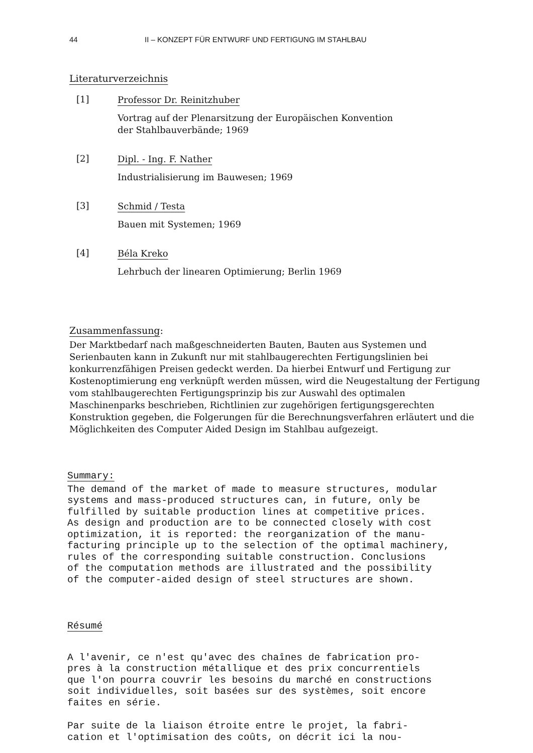44 II – KONZEPT FÜR ENTWURF UND FERTIGUNG IM STAHLBAU
Literaturverzeichnis
[1]
Professor Dr. Reinitzhuber
Vortrag auf der Plenarsitzung der Europäischen Konvention
der Stahlbauverbände; 1969
[2]
Dipl. - Ing. F. Nather
Industrialisierung im Bauwesen; 1969
[3]
Schmid / Testa
Bauen mit Systemen; 1969
[4]
Béla Kreko
Lehrbuch der linearen Optimierung; Berlin 1969
Zusammenfassung:
Der Marktbedarf nach maßgeschneiderten Bauten, Bauten aus Systemen und Serienbauten kann in Zukunft nur mit stahlbaugerechten Fertigungslinien bei konkurrenzfähigen Preisen gedeckt werden. Da hierbei Entwurf und Fertigung zur Kostenoptimierung eng verknüpft werden müssen, wird die Neugestaltung der Fertigung vom stahlbaugerechten Fertigungsprinzip bis zur Auswahl des optimalen Maschinenparks beschrieben, Richtlinien zur zugehörigen fertigungsgerechten Konstruktion gegeben, die Folgerungen für die Berechnungsverfahren erläutert und die Möglichkeiten des Computer Aided Design im Stahlbau aufgezeigt.
Summary:
The demand of the market of made to measure structures, modular
systems and mass-produced structures can, in future, only be
fulfilled by suitable production lines at competitive prices.
As design and production are to be connected closely with cost
optimization, it is reported: the reorganization of the manu-
facturing principle up to the selection of the optimal machinery,
rules of the corresponding suitable construction. Conclusions
of the computation methods are illustrated and the possibility
of the computer-aided design of steel structures are shown.
Résumé
A l'avenir, ce n'est qu'avec des chaînes de fabrication pro-
pres à la construction métallique et des prix concurrentiels
que l'on pourra couvrir les besoins du marché en constructions
soit individuelles, soit basées sur des systèmes, soit encore
faites en série.
Par suite de la liaison étroite entre le projet, la fabri-
cation et l'optimisation des coûts, on décrit ici la nou-